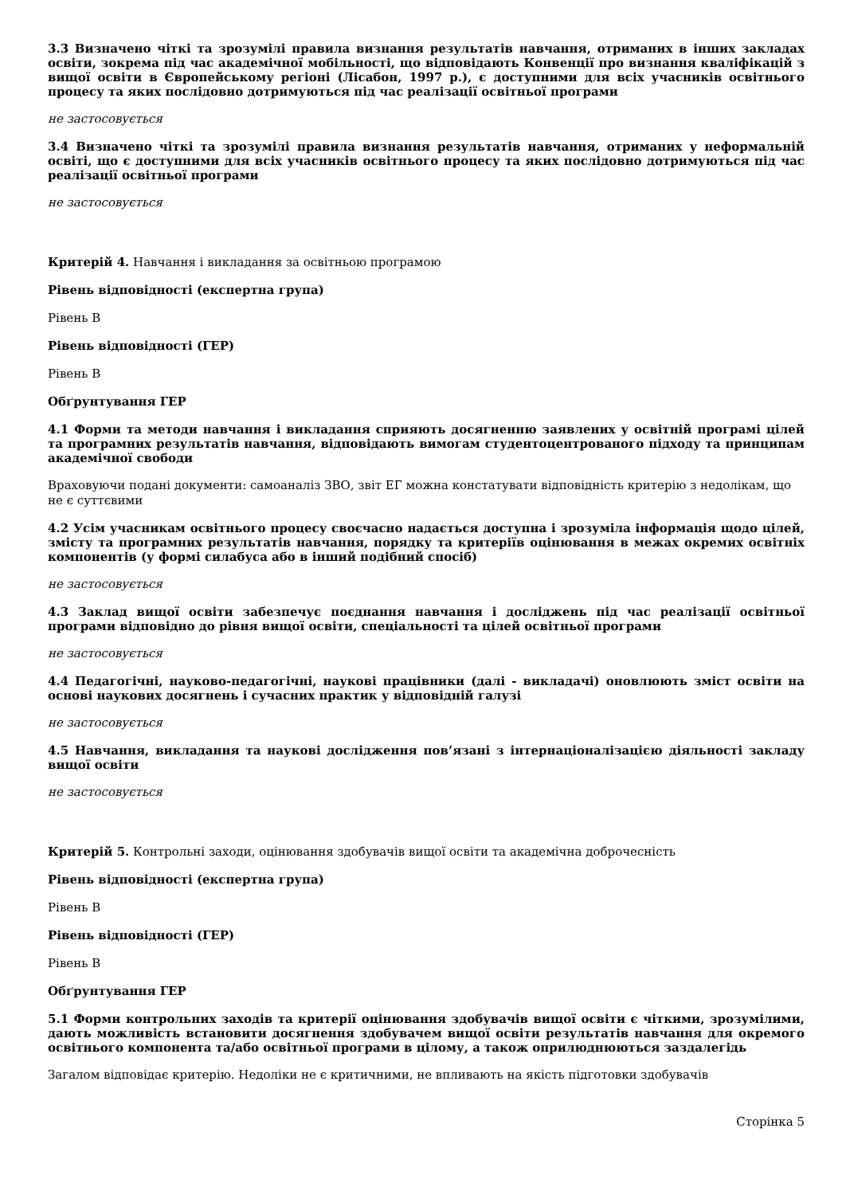3.3 Визначено чіткі та зрозумілі правила визнання результатів навчання, отриманих в інших закладах освіти, зокрема під час академічної мобільності, що відповідають Конвенції про визнання кваліфікацій з вищої освіти в Європейському регіоні (Лісабон, 1997 р.), є доступними для всіх учасників освітнього процесу та яких послідовно дотримуються під час реалізації освітньої програми
не застосовується
3.4 Визначено чіткі та зрозумілі правила визнання результатів навчання, отриманих у неформальній освіті, що є доступними для всіх учасників освітнього процесу та яких послідовно дотримуються під час реалізації освітньої програми
не застосовується
Критерій 4. Навчання і викладання за освітньою програмою
Рівень відповідності (експертна група)
Рівень B
Рівень відповідності (ГЕР)
Рівень B
Обґрунтування ГЕР
4.1 Форми та методи навчання і викладання сприяють досягненню заявлених у освітній програмі цілей та програмних результатів навчання, відповідають вимогам студентоцентрованого підходу та принципам академічної свободи
Враховуючи подані документи: самоаналіз ЗВО, звіт ЕГ можна констатувати відповідність критерію з недолікам, що не є суттєвими
4.2 Усім учасникам освітнього процесу своєчасно надається доступна і зрозуміла інформація щодо цілей, змісту та програмних результатів навчання, порядку та критеріїв оцінювання в межах окремих освітніх компонентів (у формі силабуса або в інший подібний спосіб)
не застосовується
4.3 Заклад вищої освіти забезпечує поєднання навчання і досліджень під час реалізації освітньої програми відповідно до рівня вищої освіти, спеціальності та цілей освітньої програми
не застосовується
4.4 Педагогічні, науково-педагогічні, наукові працівники (далі - викладачі) оновлюють зміст освіти на основі наукових досягнень і сучасних практик у відповідній галузі
не застосовується
4.5 Навчання, викладання та наукові дослідження пов’язані з інтернаціоналізацією діяльності закладу вищої освіти
не застосовується
Критерій 5. Контрольні заходи, оцінювання здобувачів вищої освіти та академічна доброчесність
Рівень відповідності (експертна група)
Рівень B
Рівень відповідності (ГЕР)
Рівень B
Обґрунтування ГЕР
5.1 Форми контрольних заходів та критерії оцінювання здобувачів вищої освіти є чіткими, зрозумілими, дають можливість встановити досягнення здобувачем вищої освіти результатів навчання для окремого освітнього компонента та/або освітньої програми в цілому, а також оприлюднюються заздалегідь
Загалом відповідає критерію. Недоліки не є критичними, не впливають на якість підготовки здобувачів
Сторінка 5